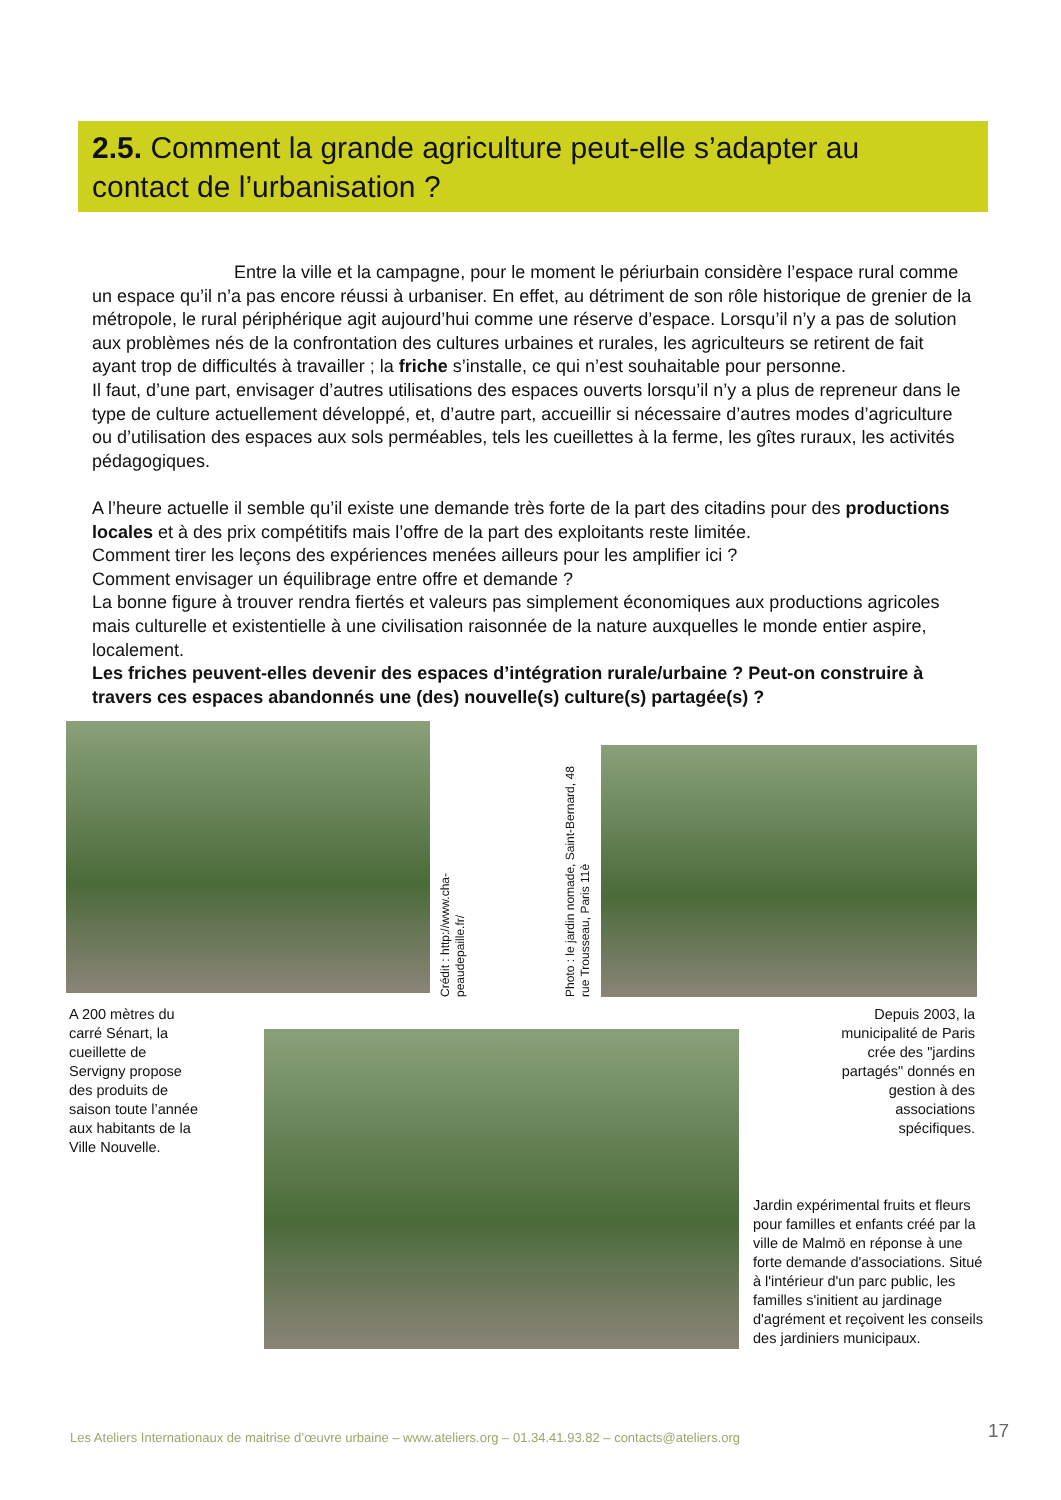2.5. Comment la grande agriculture peut-elle s’adapter au contact de l’urbanisation ?
Entre la ville et la campagne, pour le moment le périurbain considère l’espace rural comme un espace qu’il n’a pas encore réussi à urbaniser. En effet, au détriment de son rôle historique de grenier de la métropole, le rural périphérique agit aujourd’hui comme une réserve d’espace. Lorsqu’il n’y a pas de solution aux problèmes nés de la confrontation des cultures urbaines et rurales, les agriculteurs se retirent de fait ayant trop de difficultés à travailler ; la friche s’installe, ce qui n’est souhaitable pour personne.
Il faut, d’une part, envisager d’autres utilisations des espaces ouverts lorsqu’il n’y a plus de repreneur dans le type de culture actuellement développé, et, d’autre part, accueillir si nécessaire d’autres modes d’agriculture ou d’utilisation des espaces aux sols perméables, tels les cueillettes à la ferme, les gîtes ruraux, les activités pédagogiques.
A l’heure actuelle il semble qu’il existe une demande très forte de la part des citadins pour des productions locales et à des prix compétitifs mais l’offre de la part des exploitants reste limitée.
Comment tirer les leçons des expériences menées ailleurs pour les amplifier ici ?
Comment envisager un équilibrage entre offre et demande ?
La bonne figure à trouver rendra fiertés et valeurs pas simplement économiques aux productions agricoles mais culturelle et existentielle à une civilisation raisonnée de la nature auxquelles le monde entier aspire, localement.
Les friches peuvent-elles devenir des espaces d’intégration rurale/urbaine ? Peut-on construire à travers ces espaces abandonnés une (des) nouvelle(s) culture(s) partagée(s) ?
Crédit : http://www.cha-peaudepaille.fr/
Photo : le jardin nomade, Saint-Bernard, 48 rue Trousseau, Paris 11è
A 200 mètres du carré Sénart, la cueillette de Servigny propose des produits de saison toute l’année aux habitants de la Ville Nouvelle.
Depuis 2003, la municipalité de Paris crée des "jardins partagés" donnés en gestion à des associations spécifiques.
Jardin expérimental fruits et fleurs pour familles et enfants créé par la ville de Malmö en réponse à une forte demande d'associations. Situé à l'intérieur d'un parc public, les familles s'initient au jardinage d'agrément et reçoivent les conseils des jardiniers municipaux.
Les Ateliers Internationaux de maitrise d’œuvre urbaine – www.ateliers.org – 01.34.41.93.82 – contacts@ateliers.org
17